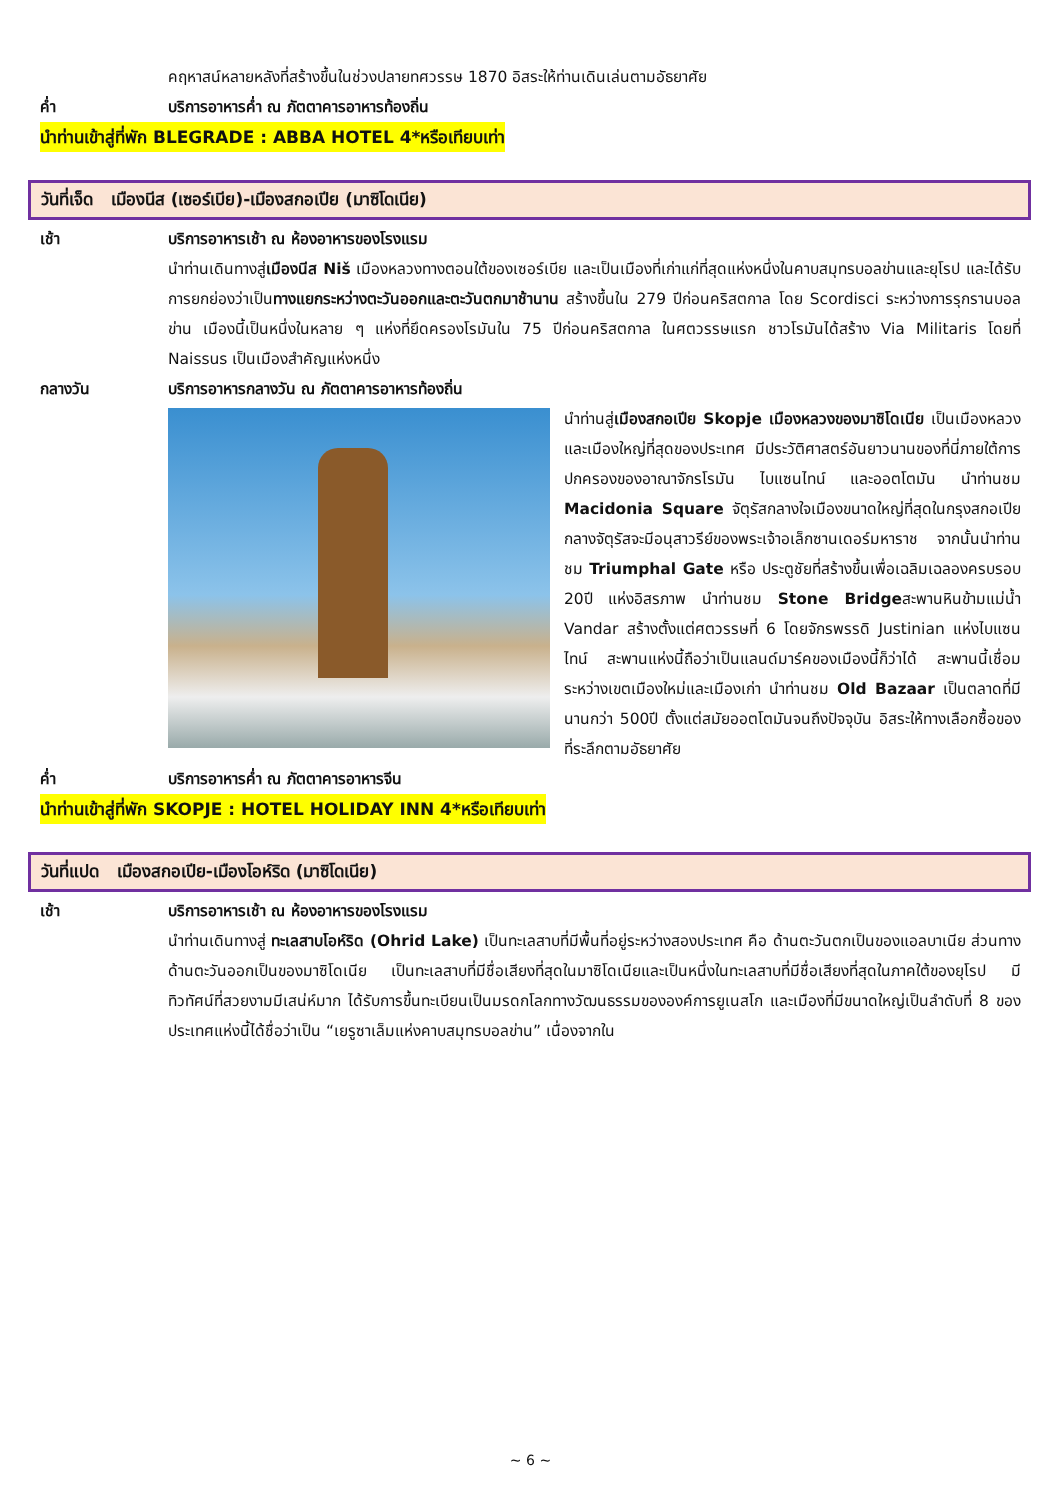คฤหาสน์หลายหลังที่สร้างขึ้นในช่วงปลายทศวรรษ 1870 อิสระให้ท่านเดินเล่นตามอัธยาศัย
ค่ำ บริการอาหารค่ำ ณ ภัตตาคารอาหารท้องถิ่น
นำท่านเข้าสู่ที่พัก BLEGRADE : ABBA HOTEL 4*หรือเทียบเท่า
วันที่เจ็ด เมืองนีส (เซอร์เบีย)-เมืองสกอเปีย (มาซิโดเนีย)
เช้า บริการอาหารเช้า ณ ห้องอาหารของโรงแรม
นำท่านเดินทางสู่เมืองนีส Niš เมืองหลวงทางตอนใต้ของเซอร์เบีย และเป็นเมืองที่เก่าแก่ที่สุดแห่งหนึ่งในคาบสมุทรบอลข่านและยุโรป และได้รับการยกย่องว่าเป็นทางแยกระหว่างตะวันออกและตะวันตกมาช้านาน สร้างขึ้นใน 279 ปีก่อนคริสตกาล โดย Scordisci ระหว่างการรุกรานบอลข่าน เมืองนี้เป็นหนึ่งในหลาย ๆ แห่งที่ยึดครองโรมันใน 75 ปีก่อนคริสตกาล ในศตวรรษแรก ชาวโรมันได้สร้าง Via Militaris โดยที่ Naissus เป็นเมืองสำคัญแห่งหนึ่ง
กลางวัน บริการอาหารกลางวัน ณ ภัตตาคารอาหารท้องถิ่น
นำท่านสู่เมืองสกอเปีย Skopje เมืองหลวงของมาซิโดเนีย เป็นเมืองหลวงและเมืองใหญ่ที่สุดของประเทศ มีประวัติศาสตร์อันยาวนานของที่นี่ภายใต้การปกครองของอาณาจักรโรมัน ไบแซนไทน์ และออตโตมัน นำท่านชม Macidonia Square จัตุรัสกลางใจเมืองขนาดใหญ่ที่สุดในกรุงสกอเปีย กลางจัตุรัสจะมีอนุสาวรีย์ของพระเจ้าอเล็กซานเดอร์มหาราช จากนั้นนำท่านชม Triumphal Gate หรือ ประตูชัยที่สร้างขึ้นเพื่อเฉลิมเฉลองครบรอบ 20ปี แห่งอิสรภาพ นำท่านชม Stone Bridgeสะพานหินข้ามแม่น้ำ Vandar สร้างตั้งแต่ศตวรรษที่ 6 โดยจักรพรรดิ Justinian แห่งไบแซนไทน์ สะพานแห่งนี้ถือว่าเป็นแลนด์มาร์คของเมืองนี้ก็ว่าได้ สะพานนี้เชื่อมระหว่างเขตเมืองใหม่และเมืองเก่า นำท่านชม Old Bazaar เป็นตลาดที่มีนานกว่า 500ปี ตั้งแต่สมัยออตโตมันจนถึงปัจจุบัน อิสระให้ทางเลือกซื้อของที่ระลึกตามอัธยาศัย
ค่ำ บริการอาหารค่ำ ณ ภัตตาคารอาหารจีน
นำท่านเข้าสู่ที่พัก SKOPJE : HOTEL HOLIDAY INN 4*หรือเทียบเท่า
วันที่แปด เมืองสกอเปีย-เมืองโอห์ริด (มาซิโดเนีย)
เช้า บริการอาหารเช้า ณ ห้องอาหารของโรงแรม
นำท่านเดินทางสู่ ทะเลสาบโอห์ริด (Ohrid Lake) เป็นทะเลสาบที่มีพื้นที่อยู่ระหว่างสองประเทศ คือ ด้านตะวันตกเป็นของแอลบาเนีย ส่วนทางด้านตะวันออกเป็นของมาซิโดเนีย เป็นทะเลสาบที่มีชื่อเสียงที่สุดในมาซิโดเนียและเป็นหนึ่งในทะเลสาบที่มีชื่อเสียงที่สุดในภาคใต้ของยุโรป มีทิวทัศน์ที่สวยงามมีเสน่ห์มาก ได้รับการขึ้นทะเบียนเป็นมรดกโลกทางวัฒนธรรมขององค์การยูเนสโก และเมืองที่มีขนาดใหญ่เป็นลำดับที่ 8 ของประเทศแห่งนี้ได้ชื่อว่าเป็น “เยรูซาเล็มแห่งคาบสมุทรบอลข่าน” เนื่องจากใน
~ 6 ~